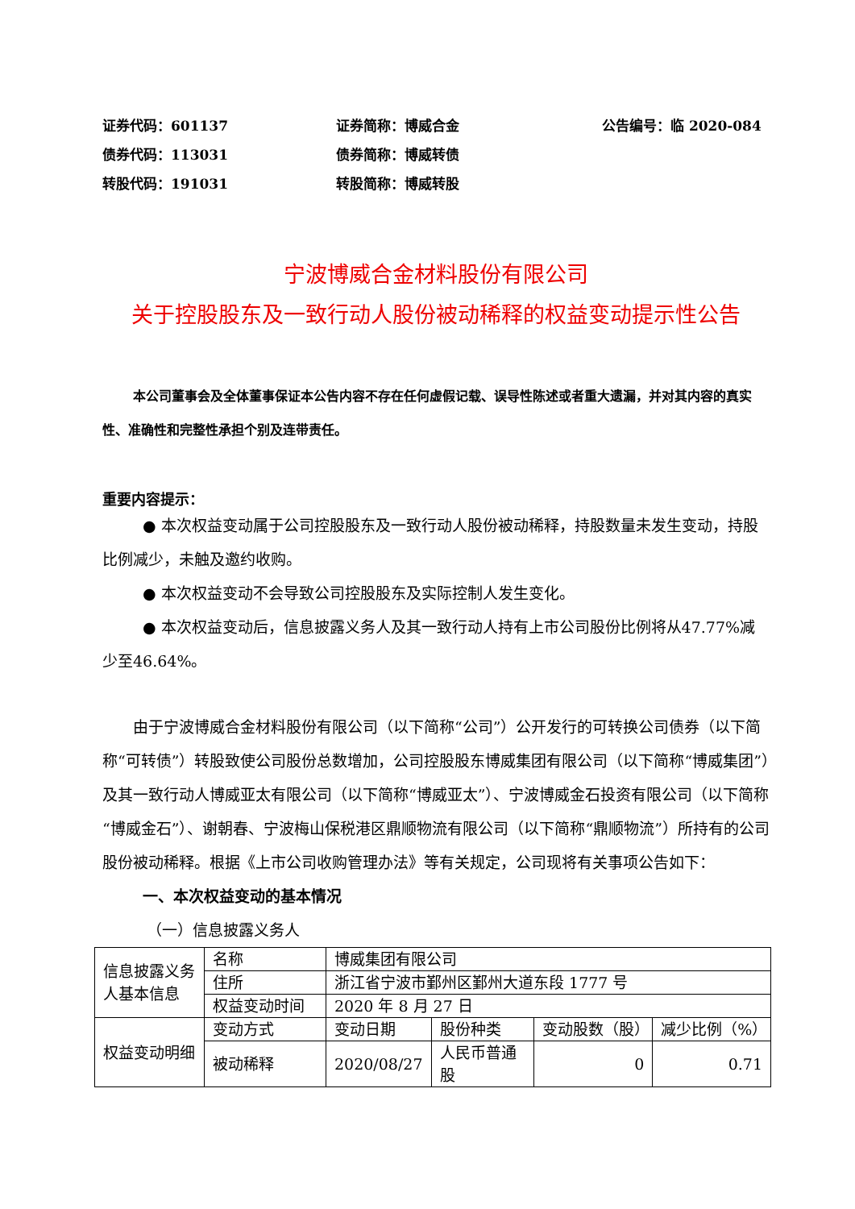证券代码：601137
证券简称：博威合金
公告编号：临 2020-084
债券代码：113031
债券简称：博威转债
转股代码：191031
转股简称：博威转股
宁波博威合金材料股份有限公司
关于控股股东及一致行动人股份被动稀释的权益变动提示性公告
本公司董事会及全体董事保证本公告内容不存在任何虚假记载、误导性陈述或者重大遗漏，并对其内容的真实性、准确性和完整性承担个别及连带责任。
重要内容提示：
● 本次权益变动属于公司控股股东及一致行动人股份被动稀释，持股数量未发生变动，持股比例减少，未触及邀约收购。
● 本次权益变动不会导致公司控股股东及实际控制人发生变化。
● 本次权益变动后，信息披露义务人及其一致行动人持有上市公司股份比例将从47.77%减少至46.64%。
由于宁波博威合金材料股份有限公司（以下简称“公司”）公开发行的可转换公司债券（以下简称“可转债”）转股致使公司股份总数增加，公司控股股东博威集团有限公司（以下简称“博威集团”）及其一致行动人博威亚太有限公司（以下简称“博威亚太”）、宁波博威金石投资有限公司（以下简称“博威金石”）、谢朝春、宁波梅山保税港区鼎顺物流有限公司（以下简称“鼎顺物流”）所持有的公司股份被动稀释。根据《上市公司收购管理办法》等有关规定，公司现将有关事项公告如下：
一、本次权益变动的基本情况
（一）信息披露义务人
| 信息披露义务人基本信息 | 名称 | 博威集团有限公司 | | | |
| | 住所 | 浙江省宁波市鄞州区鄞州大道东段 1777 号 | | | |
| | 权益变动时间 | 2020 年 8 月 27 日 | | | |
| 权益变动明细 | 变动方式 | 变动日期 | 股份种类 | 变动股数（股） | 减少比例（%） |
| | 被动稀释 | 2020/08/27 | 人民币普通股 | 0 | 0.71 |